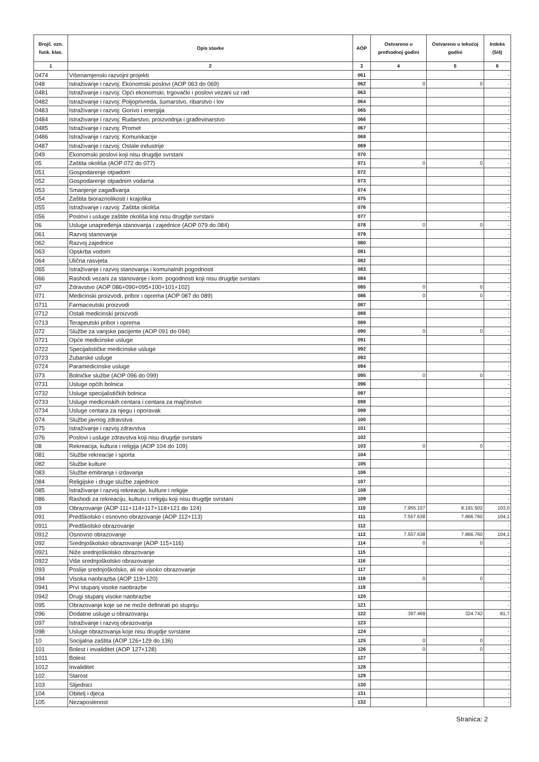| Brojč. ozn. funk. klas. | Opis stavke | AOP | Ostvareno u prethodnoj godini | Ostvareno u tekućoj godini | Indeks (5/4) |
| --- | --- | --- | --- | --- | --- |
| 1 | 2 | 3 | 4 | 5 | 6 |
| 0474 | Višenamjenski razvojni projekti | 061 | | | - |
| 048 | Istraživanje i razvoj: Ekonomski poslovi (AOP 063 do 069) | 062 | 0 | 0 | - |
| 0481 | Istraživanje i razvoj: Opći ekonomski, trgovački i poslovi vezani uz rad | 063 | | | - |
| 0482 | Istraživanje i razvoj: Poljoprivreda, šumarstvo, ribarstvo i lov | 064 | | | - |
| 0483 | Istraživanje i razvoj: Gorivo i energija | 065 | | | - |
| 0484 | Istraživanje i razvoj: Rudarstvo, proizvodnja i građevinarstvo | 066 | | | - |
| 0485 | Istraživanje i razvoj: Promet | 067 | | | - |
| 0486 | Istraživanje i razvoj: Komunikacije | 068 | | | - |
| 0487 | Istraživanje i razvoj: Ostale industrije | 069 | | | - |
| 049 | Ekonomski poslovi koji nisu drugdje svrstani | 070 | | | - |
| 05 | Zaštita okoliša (AOP 072 do 077) | 071 | 0 | 0 | - |
| 051 | Gospodarenje otpadom | 072 | | | - |
| 052 | Gospodarenje otpadnim vodama | 073 | | | - |
| 053 | Smanjenje zagađivanja | 074 | | | - |
| 054 | Zaštita bioraznolikosti i krajolika | 075 | | | - |
| 055 | Istraživanje i razvoj: Zaštita okoliša | 076 | | | - |
| 056 | Poslovi i usluge zaštite okoliša koji nisu drugdje svrstani | 077 | | | - |
| 06 | Usluge unapređenja stanovanja i zajednice (AOP 079 do 084) | 078 | 0 | 0 | - |
| 061 | Razvoj stanovanja | 079 | | | - |
| 062 | Razvoj zajednice | 080 | | | - |
| 063 | Opskrba vodom | 081 | | | - |
| 064 | Ulična rasvjeta | 082 | | | - |
| 065 | Istraživanje i razvoj stanovanja i komunalnih pogodnosti | 083 | | | - |
| 066 | Rashodi vezani za stanovanje i kom. pogodnosti koji nisu drugdje svrstani | 084 | | | - |
| 07 | Zdravstvo (AOP 086+090+095+100+101+102) | 085 | 0 | 0 | - |
| 071 | Medicinski proizvodi, pribor i oprema (AOP 087 do 089) | 086 | 0 | 0 | - |
| 0711 | Farmaceutski proizvodi | 087 | | | - |
| 0712 | Ostali medicinski proizvodi | 088 | | | - |
| 0713 | Terapeutski pribor i oprema | 089 | | | - |
| 072 | Službe za vanjske pacijente (AOP 091 do 094) | 090 | 0 | 0 | - |
| 0721 | Opće medicinske usluge | 091 | | | - |
| 0722 | Specijalističke medicinske usluge | 092 | | | - |
| 0723 | Zubarske usluge | 093 | | | - |
| 0724 | Paramedicinske usluge | 094 | | | - |
| 073 | Bolničke službe (AOP 096 do 099) | 095 | 0 | 0 | - |
| 0731 | Usluge općih bolnica | 096 | | | - |
| 0732 | Usluge specijalističkih bolnica | 097 | | | - |
| 0733 | Usluge medicinskih centara i centara za majčinstvo | 098 | | | - |
| 0734 | Usluge centara za njegu i oporavak | 099 | | | - |
| 074 | Službe javnog zdravstva | 100 | | | - |
| 075 | Istraživanje i razvoj zdravstva | 101 | | | - |
| 076 | Poslovi i usluge zdravstva koji nisu drugdje svrstani | 102 | | | - |
| 08 | Rekreacija, kultura i religija (AOP 104 do 109) | 103 | 0 | 0 | - |
| 081 | Službe rekreacije i sporta | 104 | | | - |
| 082 | Službe kulture | 105 | | | - |
| 083 | Službe emitiranja i izdavanja | 106 | | | - |
| 084 | Religijske i druge službe zajednice | 107 | | | - |
| 085 | Istraživanje i razvoj rekreacije, kulture i religije | 108 | | | - |
| 086 | Rashodi za rekreaciju, kulturu i religiju koji nisu drugdje svrstani | 109 | | | - |
| 09 | Obrazovanje (AOP 111+114+117+118+121 do 124) | 110 | 7.955.107 | 8.191.502 | 103,0 |
| 091 | Predškolsko i osnovno obrazovanje (AOP 112+113) | 111 | 7.557.638 | 7.866.760 | 104,1 |
| 0911 | Predškolsko obrazovanje | 112 | | | - |
| 0912 | Osnovno obrazovanje | 113 | 7.557.638 | 7.866.760 | 104,1 |
| 092 | Srednjoškolsko obrazovanje (AOP 115+116) | 114 | 0 | 0 | - |
| 0921 | Niže srednjoškolsko obrazovanje | 115 | | | - |
| 0922 | Više srednjoškolsko obrazovanje | 116 | | | - |
| 093 | Poslije srednjoškolsko, ali ne visoko obrazovanje | 117 | | | - |
| 094 | Visoka naobrazba (AOP 119+120) | 118 | 0 | 0 | - |
| 0941 | Prvi stupanj visoke naobrazbe | 119 | | | - |
| 0942 | Drugi stupanj visoke naobrazbe | 120 | | | - |
| 095 | Obrazovanje koje se ne može definirati po stupnju | 121 | | | - |
| 096 | Dodatne usluge u obrazovanju | 122 | 397.469 | 324.742 | 81,7 |
| 097 | Istraživanje i razvoj obrazovanja | 123 | | | - |
| 098 | Usluge obrazovanja koje nisu drugdje svrstane | 124 | | | - |
| 10 | Socijalna zaštita (AOP 126+129 do 136) | 125 | 0 | 0 | - |
| 101 | Bolest i invaliditet (AOP 127+128) | 126 | 0 | 0 | - |
| 1011 | Bolest | 127 | | | - |
| 1012 | Invaliditet | 128 | | | - |
| 102 | Starost | 129 | | | - |
| 103 | Slijednici | 130 | | | - |
| 104 | Obitelj i djeca | 131 | | | - |
| 105 | Nezaposlenost | 132 | | | - |
Stranica: 2